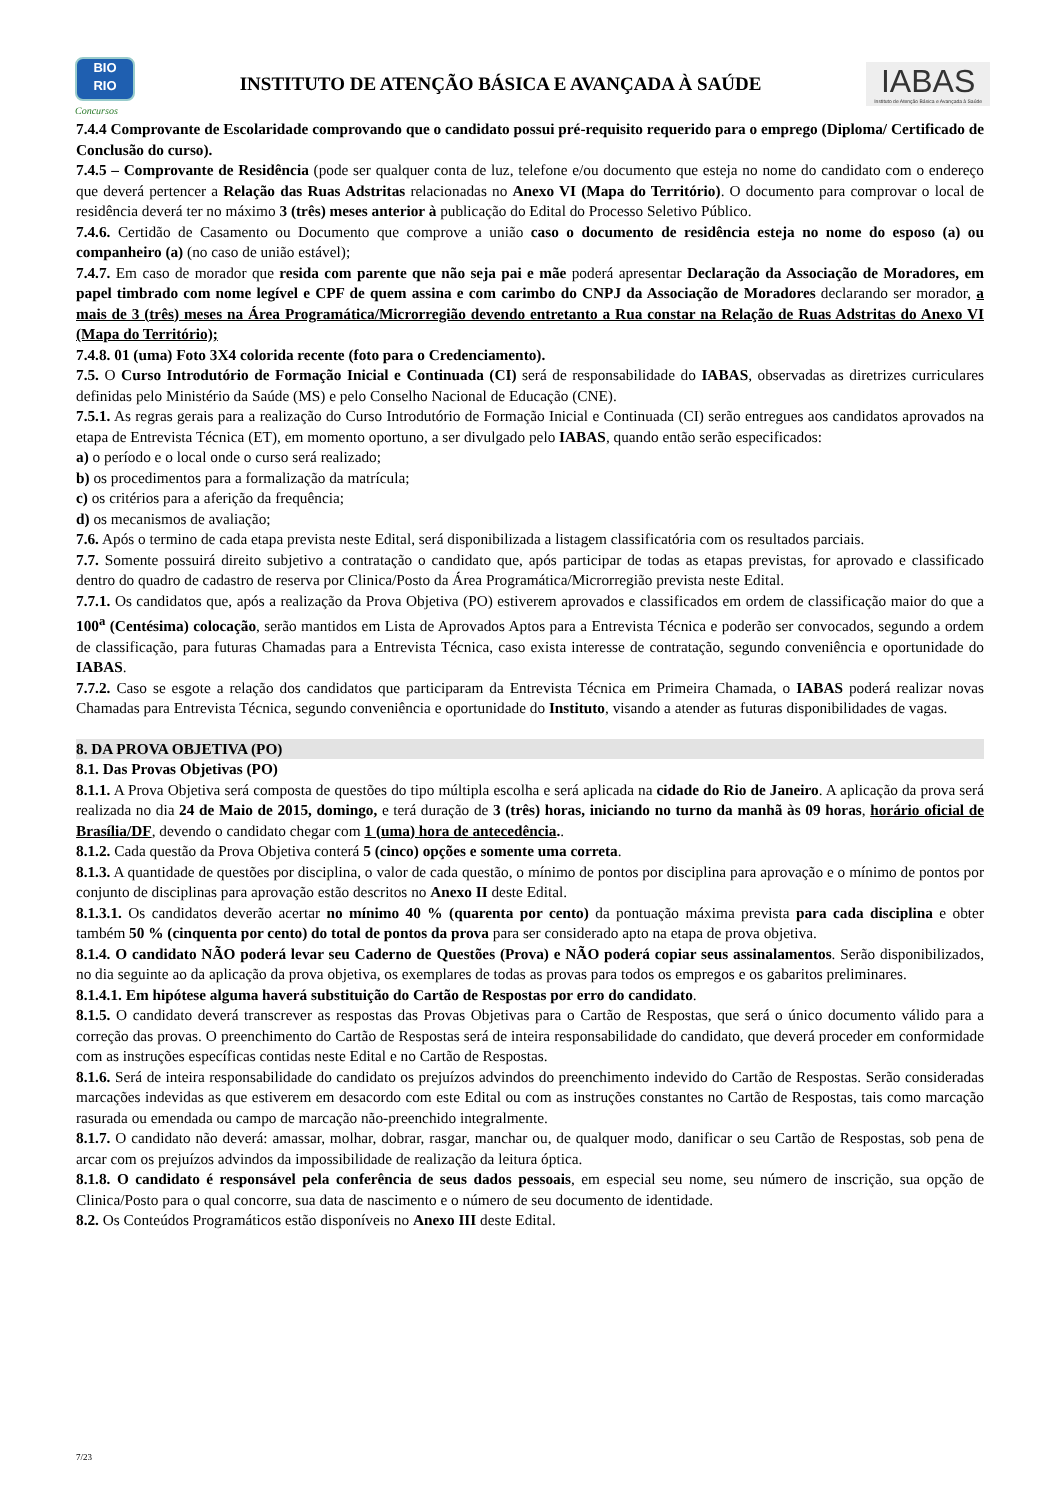BIO
RIO
Concursos
INSTITUTO DE ATENÇÃO BÁSICA E AVANÇADA À SAÚDE
IABAS
Instituto de Atenção Básica e Avançada à Saúde
7.4.4 Comprovante de Escolaridade comprovando que o candidato possui pré-requisito requerido para o emprego (Diploma/ Certificado de Conclusão do curso).
7.4.5 – Comprovante de Residência (pode ser qualquer conta de luz, telefone e/ou documento que esteja no nome do candidato com o endereço que deverá pertencer a Relação das Ruas Adstritas relacionadas no Anexo VI (Mapa do Território). O documento para comprovar o local de residência deverá ter no máximo 3 (três) meses anterior à publicação do Edital do Processo Seletivo Público.
7.4.6. Certidão de Casamento ou Documento que comprove a união caso o documento de residência esteja no nome do esposo (a) ou companheiro (a) (no caso de união estável);
7.4.7. Em caso de morador que resida com parente que não seja pai e mãe poderá apresentar Declaração da Associação de Moradores, em papel timbrado com nome legível e CPF de quem assina e com carimbo do CNPJ da Associação de Moradores declarando ser morador, a mais de 3 (três) meses na Área Programática/Microrregião devendo entretanto a Rua constar na Relação de Ruas Adstritas do Anexo VI (Mapa do Território);
7.4.8. 01 (uma) Foto 3X4 colorida recente (foto para o Credenciamento).
7.5. O Curso Introdutório de Formação Inicial e Continuada (CI) será de responsabilidade do IABAS, observadas as diretrizes curriculares definidas pelo Ministério da Saúde (MS) e pelo Conselho Nacional de Educação (CNE).
7.5.1. As regras gerais para a realização do Curso Introdutório de Formação Inicial e Continuada (CI) serão entregues aos candidatos aprovados na etapa de Entrevista Técnica (ET), em momento oportuno, a ser divulgado pelo IABAS, quando então serão especificados:
a) o período e o local onde o curso será realizado;
b) os procedimentos para a formalização da matrícula;
c) os critérios para a aferição da frequência;
d) os mecanismos de avaliação;
7.6. Após o termino de cada etapa prevista neste Edital, será disponibilizada a listagem classificatória com os resultados parciais.
7.7. Somente possuirá direito subjetivo a contratação o candidato que, após participar de todas as etapas previstas, for aprovado e classificado dentro do quadro de cadastro de reserva por Clinica/Posto da Área Programática/Microrregião prevista neste Edital.
7.7.1. Os candidatos que, após a realização da Prova Objetiva (PO) estiverem aprovados e classificados em ordem de classificação maior do que a 100<sup>a</sup> (Centésima) colocação, serão mantidos em Lista de Aprovados Aptos para a Entrevista Técnica e poderão ser convocados, segundo a ordem de classificação, para futuras Chamadas para a Entrevista Técnica, caso exista interesse de contratação, segundo conveniência e oportunidade do IABAS.
7.7.2. Caso se esgote a relação dos candidatos que participaram da Entrevista Técnica em Primeira Chamada, o IABAS poderá realizar novas Chamadas para Entrevista Técnica, segundo conveniência e oportunidade do Instituto, visando a atender as futuras disponibilidades de vagas.
8. DA PROVA OBJETIVA (PO)
8.1. Das Provas Objetivas (PO)
8.1.1. A Prova Objetiva será composta de questões do tipo múltipla escolha e será aplicada na cidade do Rio de Janeiro. A aplicação da prova será realizada no dia 24 de Maio de 2015, domingo, e terá duração de 3 (três) horas, iniciando no turno da manhã às 09 horas, horário oficial de Brasília/DF, devendo o candidato chegar com 1 (uma) hora de antecedência..
8.1.2. Cada questão da Prova Objetiva conterá 5 (cinco) opções e somente uma correta.
8.1.3. A quantidade de questões por disciplina, o valor de cada questão, o mínimo de pontos por disciplina para aprovação e o mínimo de pontos por conjunto de disciplinas para aprovação estão descritos no Anexo II deste Edital.
8.1.3.1. Os candidatos deverão acertar no mínimo 40 % (quarenta por cento) da pontuação máxima prevista para cada disciplina e obter também 50 % (cinquenta por cento) do total de pontos da prova para ser considerado apto na etapa de prova objetiva.
8.1.4. O candidato NÃO poderá levar seu Caderno de Questões (Prova) e NÃO poderá copiar seus assinalamentos. Serão disponibilizados, no dia seguinte ao da aplicação da prova objetiva, os exemplares de todas as provas para todos os empregos e os gabaritos preliminares.
8.1.4.1. Em hipótese alguma haverá substituição do Cartão de Respostas por erro do candidato.
8.1.5. O candidato deverá transcrever as respostas das Provas Objetivas para o Cartão de Respostas, que será o único documento válido para a correção das provas. O preenchimento do Cartão de Respostas será de inteira responsabilidade do candidato, que deverá proceder em conformidade com as instruções específicas contidas neste Edital e no Cartão de Respostas.
8.1.6. Será de inteira responsabilidade do candidato os prejuízos advindos do preenchimento indevido do Cartão de Respostas. Serão consideradas marcações indevidas as que estiverem em desacordo com este Edital ou com as instruções constantes no Cartão de Respostas, tais como marcação rasurada ou emendada ou campo de marcação não-preenchido integralmente.
8.1.7. O candidato não deverá: amassar, molhar, dobrar, rasgar, manchar ou, de qualquer modo, danificar o seu Cartão de Respostas, sob pena de arcar com os prejuízos advindos da impossibilidade de realização da leitura óptica.
8.1.8. O candidato é responsável pela conferência de seus dados pessoais, em especial seu nome, seu número de inscrição, sua opção de Clinica/Posto para o qual concorre, sua data de nascimento e o número de seu documento de identidade.
8.2. Os Conteúdos Programáticos estão disponíveis no Anexo III deste Edital.
7/23